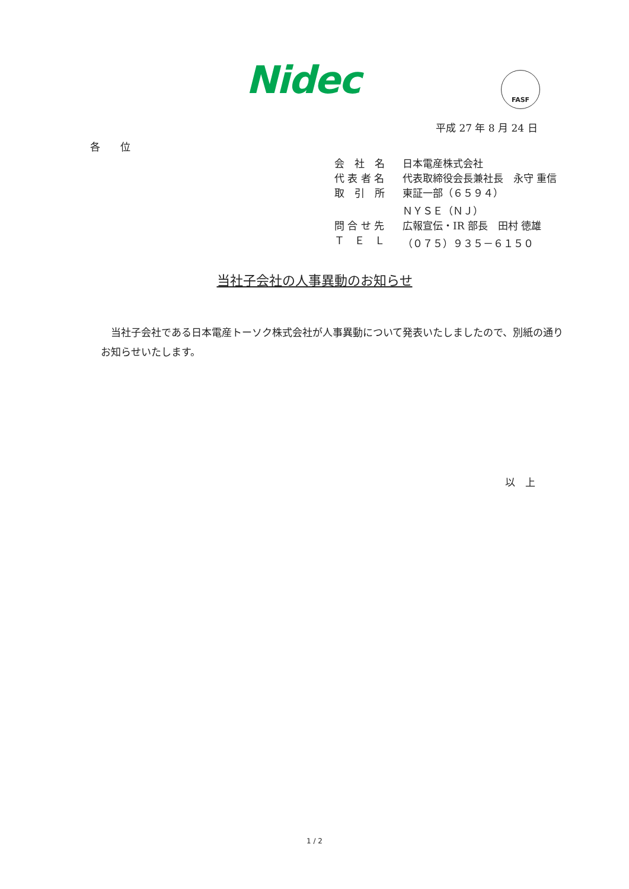Nidec FASF
平成 27 年 8 月 24 日
各　　位
| 会 社 名 | 日本電産株式会社 |
| 代 表 者 名 | 代表取締役会長兼社長 永守 重信 |
| 取 引 所 | 東証一部（６５９４） |
| | ＮＹＳＥ（ＮＪ） |
| 問 合 せ 先 | 広報宣伝・IR 部長 田村 徳雄 |
| Ｔ Ｅ Ｌ | （０７５）９３５－６１５０ |
当社子会社の人事異動のお知らせ
　当社子会社である日本電産トーソク株式会社が人事異動について発表いたしましたので、別紙の通りお知らせいたします。
以　上
1 / 2